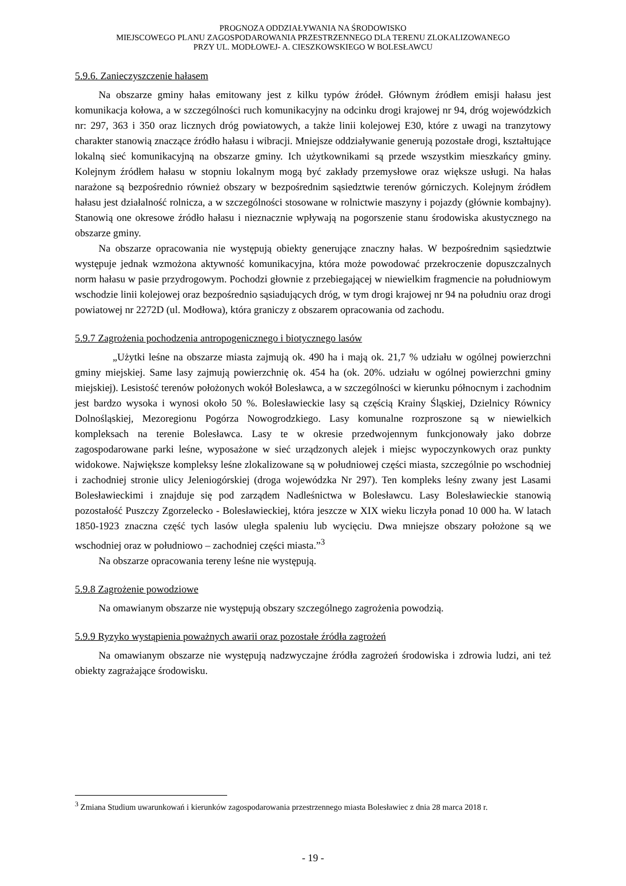PROGNOZA ODDZIAŁYWANIA NA ŚRODOWISKO
MIEJSCOWEGO PLANU ZAGOSPODAROWANIA PRZESTRZENNEGO DLA TERENU ZLOKALIZOWANEGO
PRZY UL. MODŁOWEJ- A. CIESZKOWSKIEGO W BOLESŁAWCU
5.9.6. Zanieczyszczenie hałasem
Na obszarze gminy hałas emitowany jest z kilku typów źródeł. Głównym źródłem emisji hałasu jest komunikacja kołowa, a w szczególności ruch komunikacyjny na odcinku drogi krajowej nr 94, dróg wojewódzkich nr: 297, 363 i 350 oraz licznych dróg powiatowych, a także linii kolejowej E30, które z uwagi na tranzytowy charakter stanowią znaczące źródło hałasu i wibracji. Mniejsze oddziaływanie generują pozostałe drogi, kształtujące lokalną sieć komunikacyjną na obszarze gminy. Ich użytkownikami są przede wszystkim mieszkańcy gminy. Kolejnym źródłem hałasu w stopniu lokalnym mogą być zakłady przemysłowe oraz większe usługi. Na hałas narażone są bezpośrednio również obszary w bezpośrednim sąsiedztwie terenów górniczych. Kolejnym źródłem hałasu jest działalność rolnicza, a w szczególności stosowane w rolnictwie maszyny i pojazdy (głównie kombajny). Stanowią one okresowe źródło hałasu i nieznacznie wpływają na pogorszenie stanu środowiska akustycznego na obszarze gminy.
Na obszarze opracowania nie występują obiekty generujące znaczny hałas. W bezpośrednim sąsiedztwie występuje jednak wzmożona aktywność komunikacyjna, która może powodować przekroczenie dopuszczalnych norm hałasu w pasie przydrogowym. Pochodzi głownie z przebiegającej w niewielkim fragmencie na południowym wschodzie linii kolejowej oraz bezpośrednio sąsiadujących dróg, w tym drogi krajowej nr 94 na południu oraz drogi powiatowej nr 2272D (ul. Modłowa), która graniczy z obszarem opracowania od zachodu.
5.9.7 Zagrożenia pochodzenia antropogenicznego i biotycznego lasów
„Użytki leśne na obszarze miasta zajmują ok. 490 ha i mają ok. 21,7 % udziału w ogólnej powierzchni gminy miejskiej. Same lasy zajmują powierzchnię ok. 454 ha (ok. 20%. udziału w ogólnej powierzchni gminy miejskiej). Lesistość terenów położonych wokół Bolesławca, a w szczególności w kierunku północnym i zachodnim jest bardzo wysoka i wynosi około 50 %. Bolesławieckie lasy są częścią Krainy Śląskiej, Dzielnicy Równicy Dolnośląskiej, Mezoregionu Pogórza Nowogrodzkiego. Lasy komunalne rozproszone są w niewielkich kompleksach na terenie Bolesławca. Lasy te w okresie przedwojennym funkcjonowały jako dobrze zagospodarowane parki leśne, wyposażone w sieć urządzonych alejek i miejsc wypoczynkowych oraz punkty widokowe. Największe kompleksy leśne zlokalizowane są w południowej części miasta, szczególnie po wschodniej i zachodniej stronie ulicy Jeleniogórskiej (droga wojewódzka Nr 297). Ten kompleks leśny zwany jest Lasami Bolesławieckimi i znajduje się pod zarządem Nadleśnictwa w Bolesławcu. Lasy Bolesławieckie stanowią pozostałość Puszczy Zgorzelecko - Bolesławieckiej, która jeszcze w XIX wieku liczyła ponad 10 000 ha. W latach 1850-1923 znaczna część tych lasów uległa spaleniu lub wycięciu. Dwa mniejsze obszary położone są we wschodniej oraz w południowo – zachodniej części miasta.”<sup>3</sup>
Na obszarze opracowania tereny leśne nie występują.
5.9.8 Zagrożenie powodziowe
Na omawianym obszarze nie występują obszary szczególnego zagrożenia powodzią.
5.9.9 Ryzyko wystąpienia poważnych awarii oraz pozostałe źródła zagrożeń
Na omawianym obszarze nie występują nadzwyczajne źródła zagrożeń środowiska i zdrowia ludzi, ani też obiekty zagrażające środowisku.
<sup>3</sup> Zmiana Studium uwarunkowań i kierunków zagospodarowania przestrzennego miasta Bolesławiec z dnia 28 marca 2018 r.
- 19 -